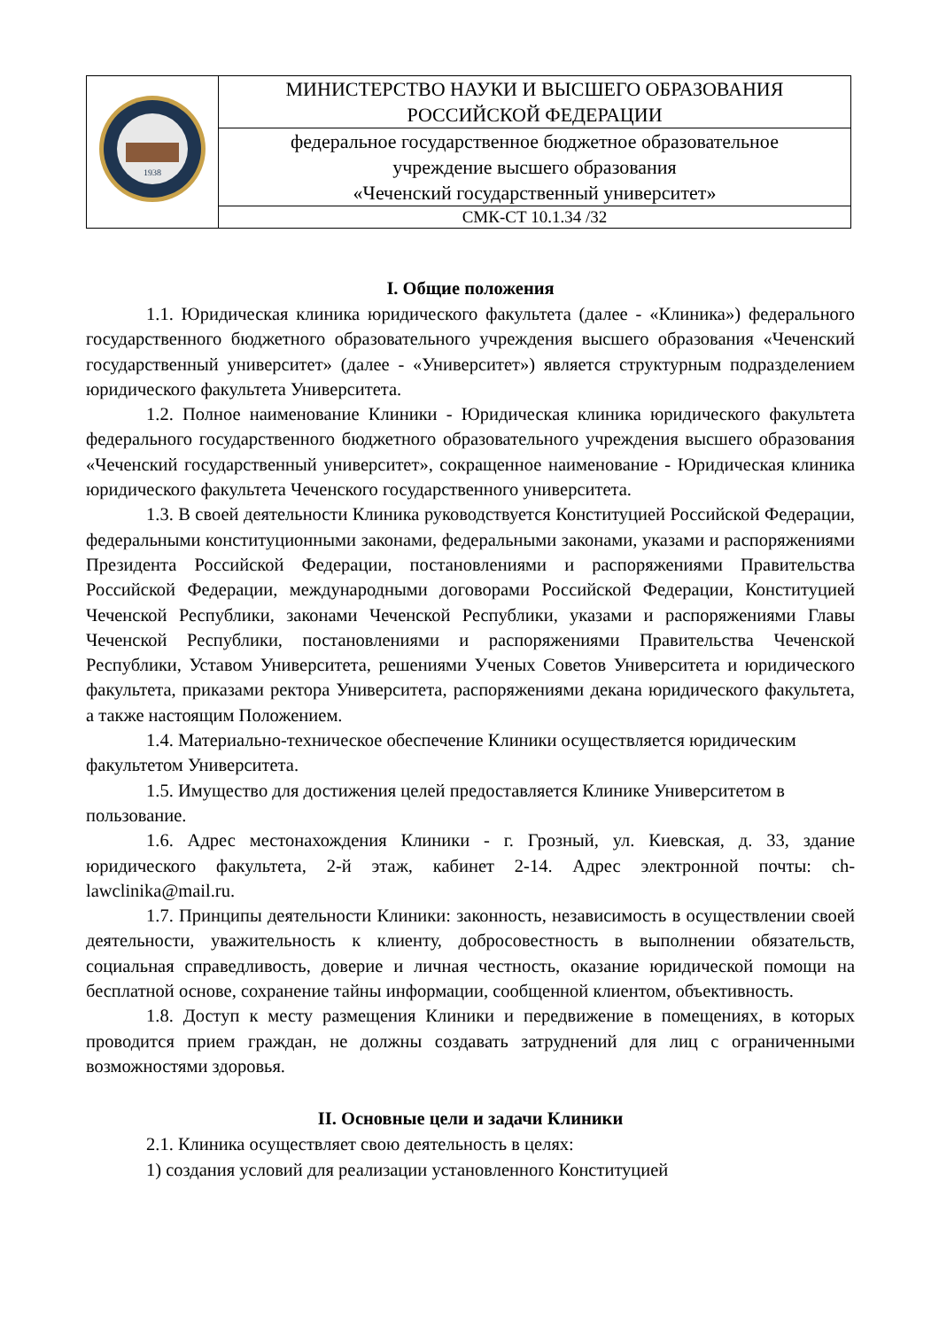| 1938 | МИНИСТЕРСТВО НАУКИ И ВЫСШЕГО ОБРАЗОВАНИЯ РОССИЙСКОЙ ФЕДЕРАЦИИ |
| | федеральное государственное бюджетное образовательное учреждение высшего образования «Чеченский государственный университет» |
| | СМК-СТ 10.1.34 /32 |
I. Общие положения
1.1. Юридическая клиника юридического факультета (далее - «Клиника») федерального государственного бюджетного образовательного учреждения высшего образования «Чеченский государственный университет» (далее - «Университет») является структурным подразделением юридического факультета Университета.
1.2. Полное наименование Клиники - Юридическая клиника юридического факультета федерального государственного бюджетного образовательного учреждения высшего образования «Чеченский государственный университет», сокращенное наименование - Юридическая клиника юридического факультета Чеченского государственного университета.
1.3. В своей деятельности Клиника руководствуется Конституцией Российской Федерации, федеральными конституционными законами, федеральными законами, указами и распоряжениями Президента Российской Федерации, постановлениями и распоряжениями Правительства Российской Федерации, международными договорами Российской Федерации, Конституцией Чеченской Республики, законами Чеченской Республики, указами и распоряжениями Главы Чеченской Республики, постановлениями и распоряжениями Правительства Чеченской Республики, Уставом Университета, решениями Ученых Советов Университета и юридического факультета, приказами ректора Университета, распоряжениями декана юридического факультета, а также настоящим Положением.
1.4. Материально-техническое обеспечение Клиники осуществляется юридическим факультетом Университета.
1.5. Имущество для достижения целей предоставляется Клинике Университетом в пользование.
1.6. Адрес местонахождения Клиники - г. Грозный, ул. Киевская, д. 33, здание юридического факультета, 2-й этаж, кабинет 2-14. Адрес электронной почты: ch-lawclinika@mail.ru.
1.7. Принципы деятельности Клиники: законность, независимость в осуществлении своей деятельности, уважительность к клиенту, добросовестность в выполнении обязательств, социальная справедливость, доверие и личная честность, оказание юридической помощи на бесплатной основе, сохранение тайны информации, сообщенной клиентом, объективность.
1.8. Доступ к месту размещения Клиники и передвижение в помещениях, в которых проводится прием граждан, не должны создавать затруднений для лиц с ограниченными возможностями здоровья.
II. Основные цели и задачи Клиники
2.1. Клиника осуществляет свою деятельность в целях:
1) создания условий для реализации установленного Конституцией